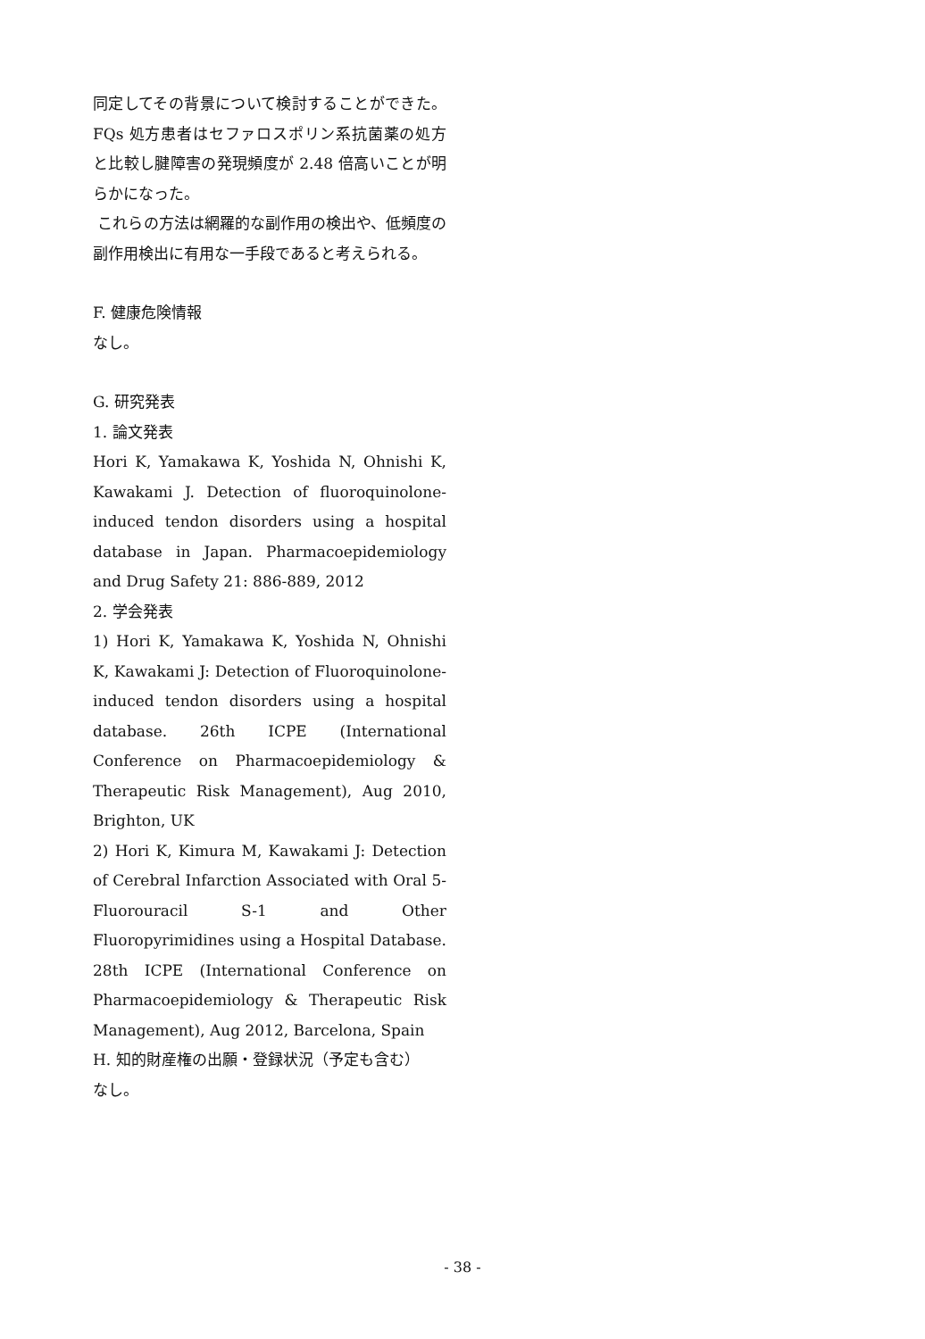同定してその背景について検討することができた。FQs 処方患者はセファロスポリン系抗菌薬の処方と比較し腱障害の発現頻度が 2.48 倍高いことが明らかになった。
これらの方法は網羅的な副作用の検出や、低頻度の副作用検出に有用な一手段であると考えられる。
F. 健康危険情報
なし。
G. 研究発表
1. 論文発表
Hori K, Yamakawa K, Yoshida N, Ohnishi K, Kawakami J. Detection of fluoroquinolone-induced tendon disorders using a hospital database in Japan. Pharmacoepidemiology and Drug Safety 21: 886-889, 2012
2. 学会発表
1) Hori K, Yamakawa K, Yoshida N, Ohnishi K, Kawakami J: Detection of Fluoroquinolone- induced tendon disorders using a hospital database. 26th ICPE (International Conference on Pharmacoepidemiology & Therapeutic Risk Management), Aug 2010, Brighton, UK
2) Hori K, Kimura M, Kawakami J: Detection of Cerebral Infarction Associated with Oral 5-Fluorouracil S-1 and Other Fluoropyrimidines using a Hospital Database. 28th ICPE (International Conference on Pharmacoepidemiology & Therapeutic Risk Management), Aug 2012, Barcelona, Spain
H. 知的財産権の出願・登録状況（予定も含む）
なし。
- 38 -